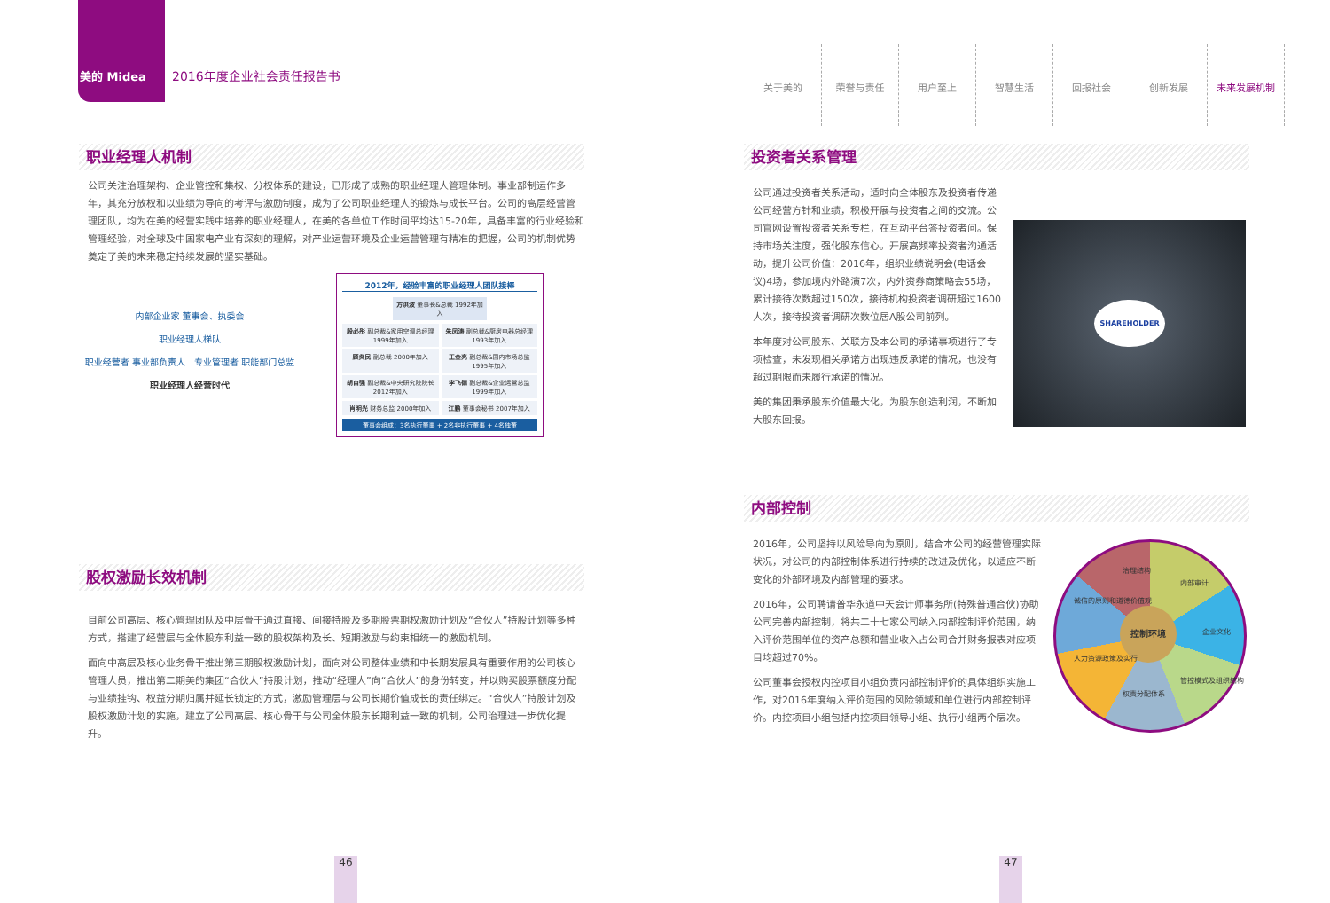美的 Midea 2016年度企业社会责任报告书
关于美的 荣誉与责任 用户至上 智慧生活 回报社会 创新发展 未来发展机制
职业经理人机制
公司关注治理架构、企业管控和集权、分权体系的建设，已形成了成熟的职业经理人管理体制。事业部制运作多年，其充分放权和以业绩为导向的考评与激励制度，成为了公司职业经理人的锻炼与成长平台。公司的高层经营管理团队，均为在美的经营实践中培养的职业经理人，在美的各单位工作时间平均达15-20年，具备丰富的行业经验和管理经验，对全球及中国家电产业有深刻的理解，对产业运营环境及企业运营管理有精准的把握，公司的机制优势奠定了美的未来稳定持续发展的坚实基础。
内部企业家 董事会、执委会
职业经理人梯队
职业经营者 事业部负责人　专业管理者 职能部门总监
职业经理人经营时代
2012年，经验丰富的职业经理人团队接棒
方洪波 董事长&总裁 1992年加入
殷必彤 副总裁&家用空调总经理 1999年加入
朱凤涛 副总裁&厨房电器总经理 1993年加入
顾炎民 副总裁 2000年加入
王金亮 副总裁&国内市场总监 1995年加入
胡自强 副总裁&中央研究院院长 2012年加入
李飞德 副总裁&企业运营总监 1999年加入
肖明光 财务总监 2000年加入
江鹏 董事会秘书 2007年加入
董事会组成：3名执行董事 + 2名非执行董事 + 4名独董
股权激励长效机制
目前公司高层、核心管理团队及中层骨干通过直接、间接持股及多期股票期权激励计划及“合伙人”持股计划等多种方式，搭建了经营层与全体股东利益一致的股权架构及长、短期激励与约束相统一的激励机制。
面向中高层及核心业务骨干推出第三期股权激励计划，面向对公司整体业绩和中长期发展具有重要作用的公司核心管理人员，推出第二期美的集团“合伙人”持股计划，推动“经理人”向“合伙人”的身份转变，并以购买股票额度分配与业绩挂钩、权益分期归属并延长锁定的方式，激励管理层与公司长期价值成长的责任绑定。“合伙人”持股计划及股权激励计划的实施，建立了公司高层、核心骨干与公司全体股东长期利益一致的机制，公司治理进一步优化提升。
投资者关系管理
公司通过投资者关系活动，适时向全体股东及投资者传递公司经营方针和业绩，积极开展与投资者之间的交流。公司官网设置投资者关系专栏，在互动平台答投资者问。保持市场关注度，强化股东信心。开展高频率投资者沟通活动，提升公司价值：2016年，组织业绩说明会(电话会议)4场，参加境内外路演7次，内外资券商策略会55场，累计接待次数超过150次，接待机构投资者调研超过1600人次，接待投资者调研次数位居A股公司前列。
本年度对公司股东、关联方及本公司的承诺事项进行了专项检查，未发现相关承诺方出现违反承诺的情况，也没有超过期限而未履行承诺的情况。
美的集团秉承股东价值最大化，为股东创造利润，不断加大股东回报。
SHAREHOLDER
内部控制
2016年，公司坚持以风险导向为原则，结合本公司的经营管理实际状况，对公司的内部控制体系进行持续的改进及优化，以适应不断变化的外部环境及内部管理的要求。
2016年，公司聘请普华永道中天会计师事务所(特殊普通合伙)协助公司完善内部控制，将共二十七家公司纳入内部控制评价范围，纳入评价范围单位的资产总额和营业收入占公司合并财务报表对应项目均超过70%。
公司董事会授权内控项目小组负责内部控制评价的具体组织实施工作，对2016年度纳入评价范围的风险领域和单位进行内部控制评价。内控项目小组包括内控项目领导小组、执行小组两个层次。
控制环境
治理结构
内部审计
企业文化
管控模式及组织结构
权责分配体系
人力资源政策及实行
诚信的原则和道德价值观
46 47